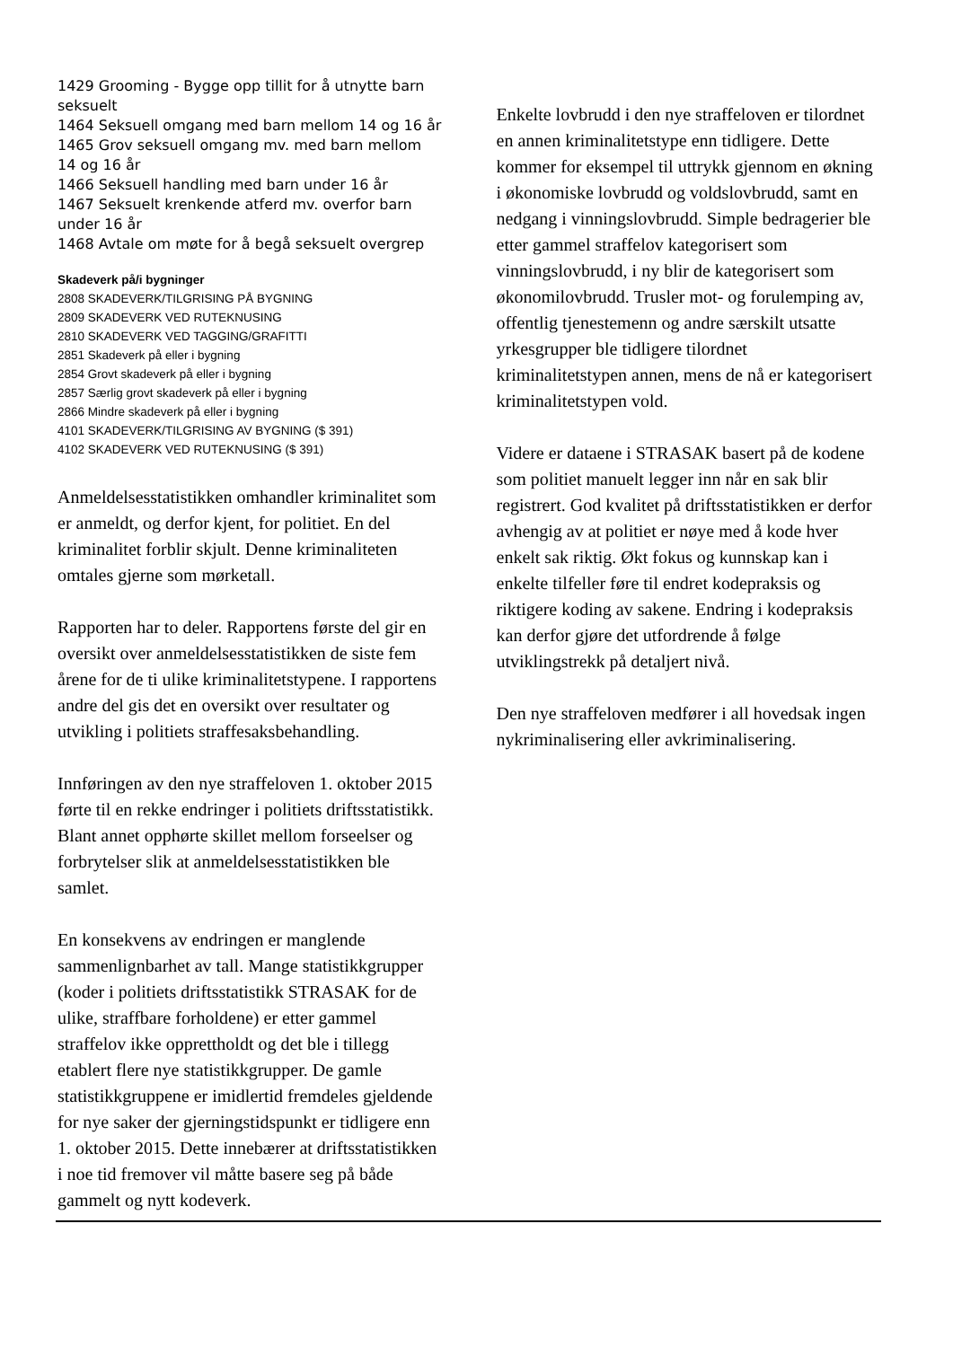1429 Grooming - Bygge opp tillit for å utnytte barn seksuelt
1464 Seksuell omgang med barn mellom 14 og 16 år
1465 Grov seksuell omgang mv. med barn mellom 14 og 16 år
1466 Seksuell handling med barn under 16 år
1467 Seksuelt krenkende atferd mv. overfor barn under 16 år
1468 Avtale om møte for å begå seksuelt overgrep
Skadeverk på/i bygninger
2808 SKADEVERK/TILGRISING PÅ BYGNING
2809 SKADEVERK VED RUTEKNUSING
2810 SKADEVERK VED TAGGING/GRAFITTI
2851 Skadeverk på eller i bygning
2854 Grovt skadeverk på eller i bygning
2857 Særlig grovt skadeverk på eller i bygning
2866 Mindre skadeverk på eller i bygning
4101 SKADEVERK/TILGRISING AV BYGNING ($ 391)
4102 SKADEVERK VED RUTEKNUSING ($ 391)
Anmeldelsesstatistikken omhandler kriminalitet som er anmeldt, og derfor kjent, for politiet. En del kriminalitet forblir skjult. Denne kriminaliteten omtales gjerne som mørketall.
Rapporten har to deler. Rapportens første del gir en oversikt over anmeldelsesstatistikken de siste fem årene for de ti ulike kriminalitetstypene. I rapportens andre del gis det en oversikt over resultater og utvikling i politiets straffesaksbehandling.
Innføringen av den nye straffeloven 1. oktober 2015 førte til en rekke endringer i politiets driftsstatistikk. Blant annet opphørte skillet mellom forseelser og forbrytelser slik at anmeldelsesstatistikken ble samlet.
En konsekvens av endringen er manglende sammenlignbarhet av tall. Mange statistikkgrupper (koder i politiets driftsstatistikk STRASAK for de ulike, straffbare forholdene) er etter gammel straffelov ikke opprettholdt og det ble i tillegg etablert flere nye statistikkgrupper. De gamle statistikkgruppene er imidlertid fremdeles gjeldende for nye saker der gjerningstidspunkt er tidligere enn 1. oktober 2015. Dette innebærer at driftsstatistikken i noe tid fremover vil måtte basere seg på både gammelt og nytt kodeverk.
Enkelte lovbrudd i den nye straffeloven er tilordnet en annen kriminalitetstype enn tidligere. Dette kommer for eksempel til uttrykk gjennom en økning i økonomiske lovbrudd og voldslovbrudd, samt en nedgang i vinningslovbrudd. Simple bedragerier ble etter gammel straffelov kategorisert som vinningslovbrudd, i ny blir de kategorisert som økonomilovbrudd. Trusler mot- og forulemping av, offentlig tjenestemenn og andre særskilt utsatte yrkesgrupper ble tidligere tilordnet kriminalitetstypen annen, mens de nå er kategorisert kriminalitetstypen vold.
Videre er dataene i STRASAK basert på de kodene som politiet manuelt legger inn når en sak blir registrert. God kvalitet på driftsstatistikken er derfor avhengig av at politiet er nøye med å kode hver enkelt sak riktig. Økt fokus og kunnskap kan i enkelte tilfeller føre til endret kodepraksis og riktigere koding av sakene. Endring i kodepraksis kan derfor gjøre det utfordrende å følge utviklingstrekk på detaljert nivå.
Den nye straffeloven medfører i all hovedsak ingen nykriminalisering eller avkriminalisering.